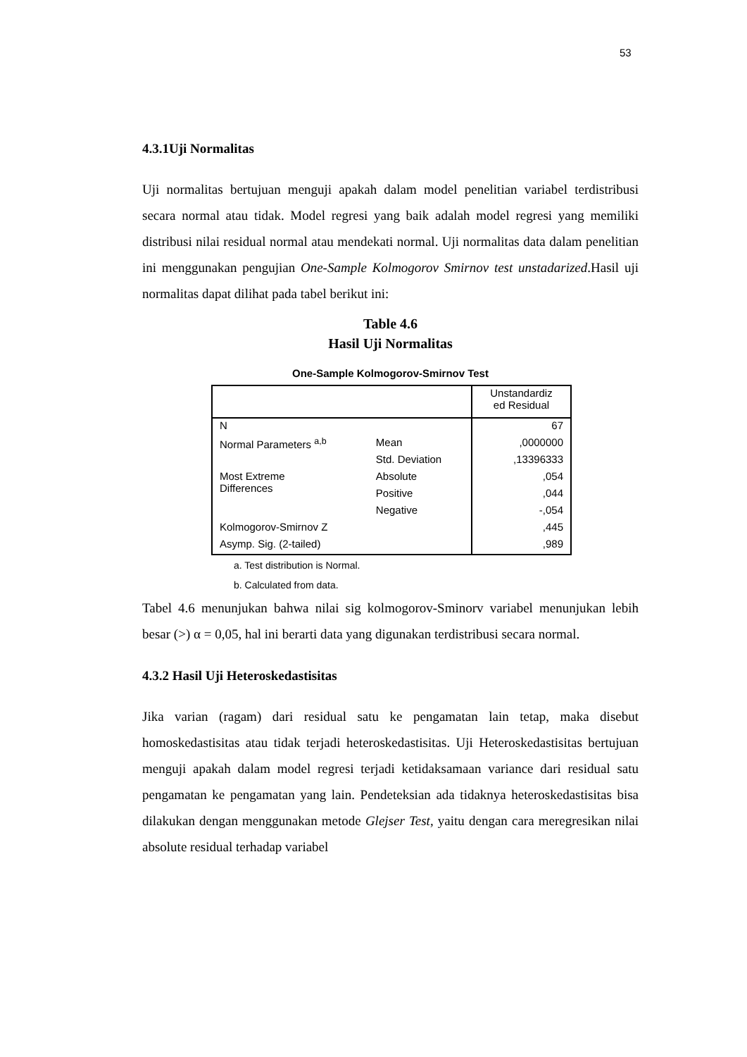53
4.3.1Uji Normalitas
Uji normalitas bertujuan menguji apakah dalam model penelitian variabel terdistribusi secara normal atau tidak. Model regresi yang baik adalah model regresi yang memiliki distribusi nilai residual normal atau mendekati normal. Uji normalitas data dalam penelitian ini menggunakan pengujian One-Sample Kolmogorov Smirnov test unstadarized.Hasil uji normalitas dapat dilihat pada tabel berikut ini:
Table 4.6
Hasil Uji Normalitas
One-Sample Kolmogorov-Smirnov Test
| | | Unstandardiz ed Residual |
| N | | 67 |
| Normal Parameters <sup>a,b</sup> | Mean | ,0000000 |
| | Std. Deviation | ,13396333 |
| Most Extreme Differences | Absolute | ,054 |
| | Positive | ,044 |
| | Negative | -,054 |
| Kolmogorov-Smirnov Z | | ,445 |
| Asymp. Sig. (2-tailed) | | ,989 |
a. Test distribution is Normal.
b. Calculated from data.
Tabel 4.6 menunjukan bahwa nilai sig kolmogorov-Sminorv variabel menunjukan lebih besar (>) α = 0,05, hal ini berarti data yang digunakan terdistribusi secara normal.
4.3.2 Hasil Uji Heteroskedastisitas
Jika varian (ragam) dari residual satu ke pengamatan lain tetap, maka disebut homoskedastisitas atau tidak terjadi heteroskedastisitas. Uji Heteroskedastisitas bertujuan menguji apakah dalam model regresi terjadi ketidaksamaan variance dari residual satu pengamatan ke pengamatan yang lain. Pendeteksian ada tidaknya heteroskedastisitas bisa dilakukan dengan menggunakan metode Glejser Test, yaitu dengan cara meregresikan nilai absolute residual terhadap variabel